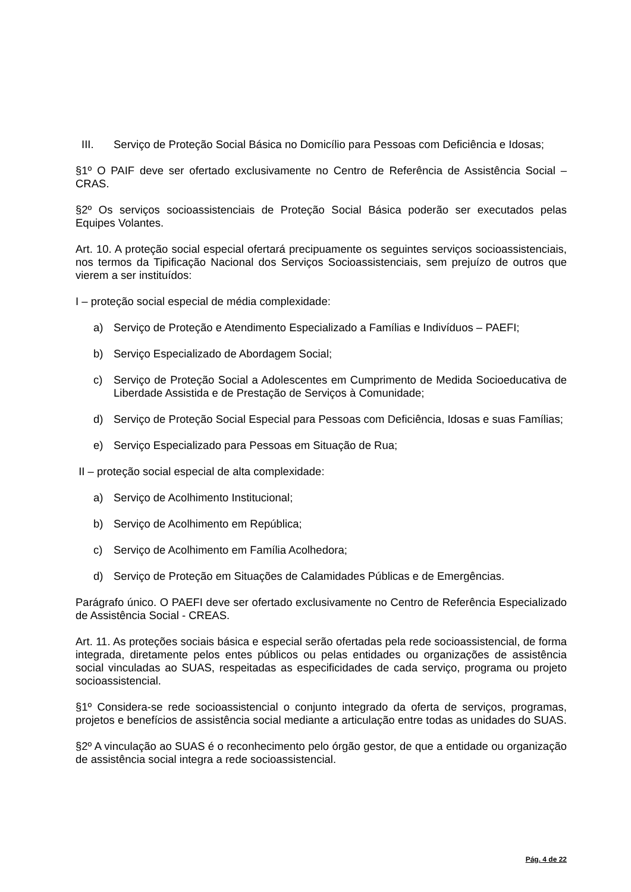III. Serviço de Proteção Social Básica no Domicílio para Pessoas com Deficiência e Idosas;
§1º O PAIF deve ser ofertado exclusivamente no Centro de Referência de Assistência Social – CRAS.
§2º Os serviços socioassistenciais de Proteção Social Básica poderão ser executados pelas Equipes Volantes.
Art. 10. A proteção social especial ofertará precipuamente os seguintes serviços socioassistenciais, nos termos da Tipificação Nacional dos Serviços Socioassistenciais, sem prejuízo de outros que vierem a ser instituídos:
I – proteção social especial de média complexidade:
a) Serviço de Proteção e Atendimento Especializado a Famílias e Indivíduos – PAEFI;
b) Serviço Especializado de Abordagem Social;
c) Serviço de Proteção Social a Adolescentes em Cumprimento de Medida Socioeducativa de Liberdade Assistida e de Prestação de Serviços à Comunidade;
d) Serviço de Proteção Social Especial para Pessoas com Deficiência, Idosas e suas Famílias;
e) Serviço Especializado para Pessoas em Situação de Rua;
II – proteção social especial de alta complexidade:
a) Serviço de Acolhimento Institucional;
b) Serviço de Acolhimento em República;
c) Serviço de Acolhimento em Família Acolhedora;
d) Serviço de Proteção em Situações de Calamidades Públicas e de Emergências.
Parágrafo único. O PAEFI deve ser ofertado exclusivamente no Centro de Referência Especializado de Assistência Social - CREAS.
Art. 11. As proteções sociais básica e especial serão ofertadas pela rede socioassistencial, de forma integrada, diretamente pelos entes públicos ou pelas entidades ou organizações de assistência social vinculadas ao SUAS, respeitadas as especificidades de cada serviço, programa ou projeto socioassistencial.
§1º Considera-se rede socioassistencial o conjunto integrado da oferta de serviços, programas, projetos e benefícios de assistência social mediante a articulação entre todas as unidades do SUAS.
§2º A vinculação ao SUAS é o reconhecimento pelo órgão gestor, de que a entidade ou organização de assistência social integra a rede socioassistencial.
Pág. 4 de 22